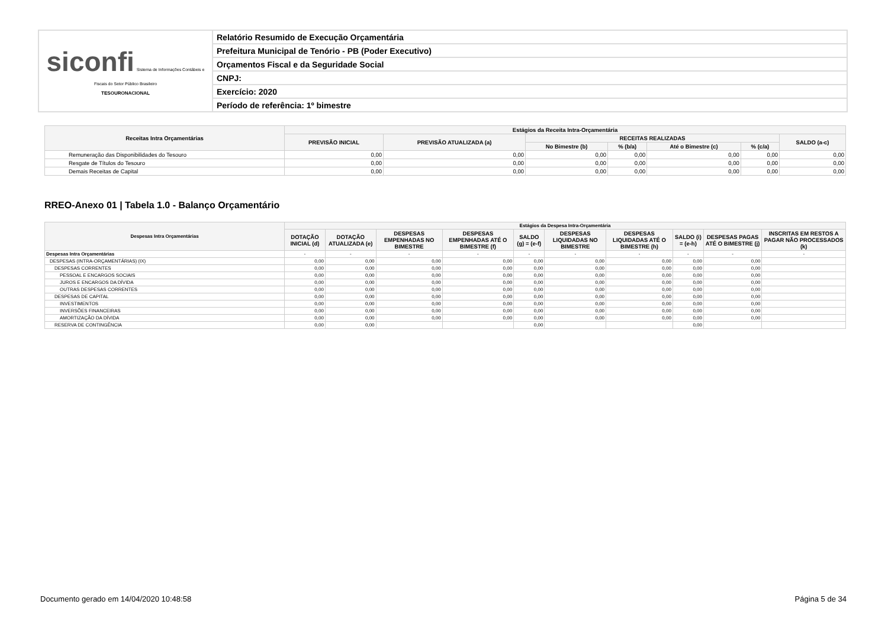| siconfi Sistema de Informações Contábeis e Fiscais do Setor Público Brasileiro TESOURONACIONAL | Relatório Resumido de Execução Orçamentária |
| | Prefeitura Municipal de Tenório - PB (Poder Executivo) |
| | Orçamentos Fiscal e da Seguridade Social |
| | CNPJ: |
| | Exercício: 2020 |
| | Período de referência: 1º bimestre |
| Receitas Intra Orçamentárias | Estágios da Receita Intra-Orçamentária | | | | | | |
| --- | --- | --- | --- | --- | --- | --- | --- |
| | PREVISÃO INICIAL | PREVISÃO ATUALIZADA (a) | RECEITAS REALIZADAS | | | | SALDO (a-c) |
| | | | No Bimestre (b) | % (b/a) | Até o Bimestre (c) | % (c/a) | |
| Remuneração das Disponibilidades do Tesouro | 0,00 | 0,00 | 0,00 | 0,00 | 0,00 | 0,00 | 0,00 |
| Resgate de Títulos do Tesouro | 0,00 | 0,00 | 0,00 | 0,00 | 0,00 | 0,00 | 0,00 |
| Demais Receitas de Capital | 0,00 | 0,00 | 0,00 | 0,00 | 0,00 | 0,00 | 0,00 |
RREO-Anexo 01 | Tabela 1.0 - Balanço Orçamentário
| Despesas Intra Orçamentárias | Estágios da Despesa Intra-Orçamentária | | | | | | | | | |
| --- | --- | --- | --- | --- | --- | --- | --- | --- | --- | --- |
| | DOTAÇÃO INICIAL (d) | DOTAÇÃO ATUALIZADA (e) | DESPESAS EMPENHADAS NO BIMESTRE | DESPESAS EMPENHADAS ATÉ O BIMESTRE (f) | SALDO (g) = (e-f) | DESPESAS LIQUIDADAS NO BIMESTRE | DESPESAS LIQUIDADAS ATÉ O BIMESTRE (h) | SALDO (i) = (e-h) | DESPESAS PAGAS ATÉ O BIMESTRE (j) | INSCRITAS EM RESTOS A PAGAR NÃO PROCESSADOS (k) |
| Despesas Intra Orçamentárias | - | - | - | - | - | - | - | - | - | - |
| DESPESAS (INTRA-ORÇAMENTÁRIAS) (IX) | 0,00 | 0,00 | 0,00 | 0,00 | 0,00 | 0,00 | 0,00 | 0,00 | 0,00 | |
| DESPESAS CORRENTES | 0,00 | 0,00 | 0,00 | 0,00 | 0,00 | 0,00 | 0,00 | 0,00 | 0,00 | |
| PESSOAL E ENCARGOS SOCIAIS | 0,00 | 0,00 | 0,00 | 0,00 | 0,00 | 0,00 | 0,00 | 0,00 | 0,00 | |
| JUROS E ENCARGOS DA DÍVIDA | 0,00 | 0,00 | 0,00 | 0,00 | 0,00 | 0,00 | 0,00 | 0,00 | 0,00 | |
| OUTRAS DESPESAS CORRENTES | 0,00 | 0,00 | 0,00 | 0,00 | 0,00 | 0,00 | 0,00 | 0,00 | 0,00 | |
| DESPESAS DE CAPITAL | 0,00 | 0,00 | 0,00 | 0,00 | 0,00 | 0,00 | 0,00 | 0,00 | 0,00 | |
| INVESTIMENTOS | 0,00 | 0,00 | 0,00 | 0,00 | 0,00 | 0,00 | 0,00 | 0,00 | 0,00 | |
| INVERSÕES FINANCEIRAS | 0,00 | 0,00 | 0,00 | 0,00 | 0,00 | 0,00 | 0,00 | 0,00 | 0,00 | |
| AMORTIZAÇÃO DA DÍVIDA | 0,00 | 0,00 | 0,00 | 0,00 | 0,00 | 0,00 | 0,00 | 0,00 | 0,00 | |
| RESERVA DE CONTINGÊNCIA | 0,00 | 0,00 | | | 0,00 | | | 0,00 | | |
Documento gerado em 14/04/2020 10:48:58 Página 5 de 34